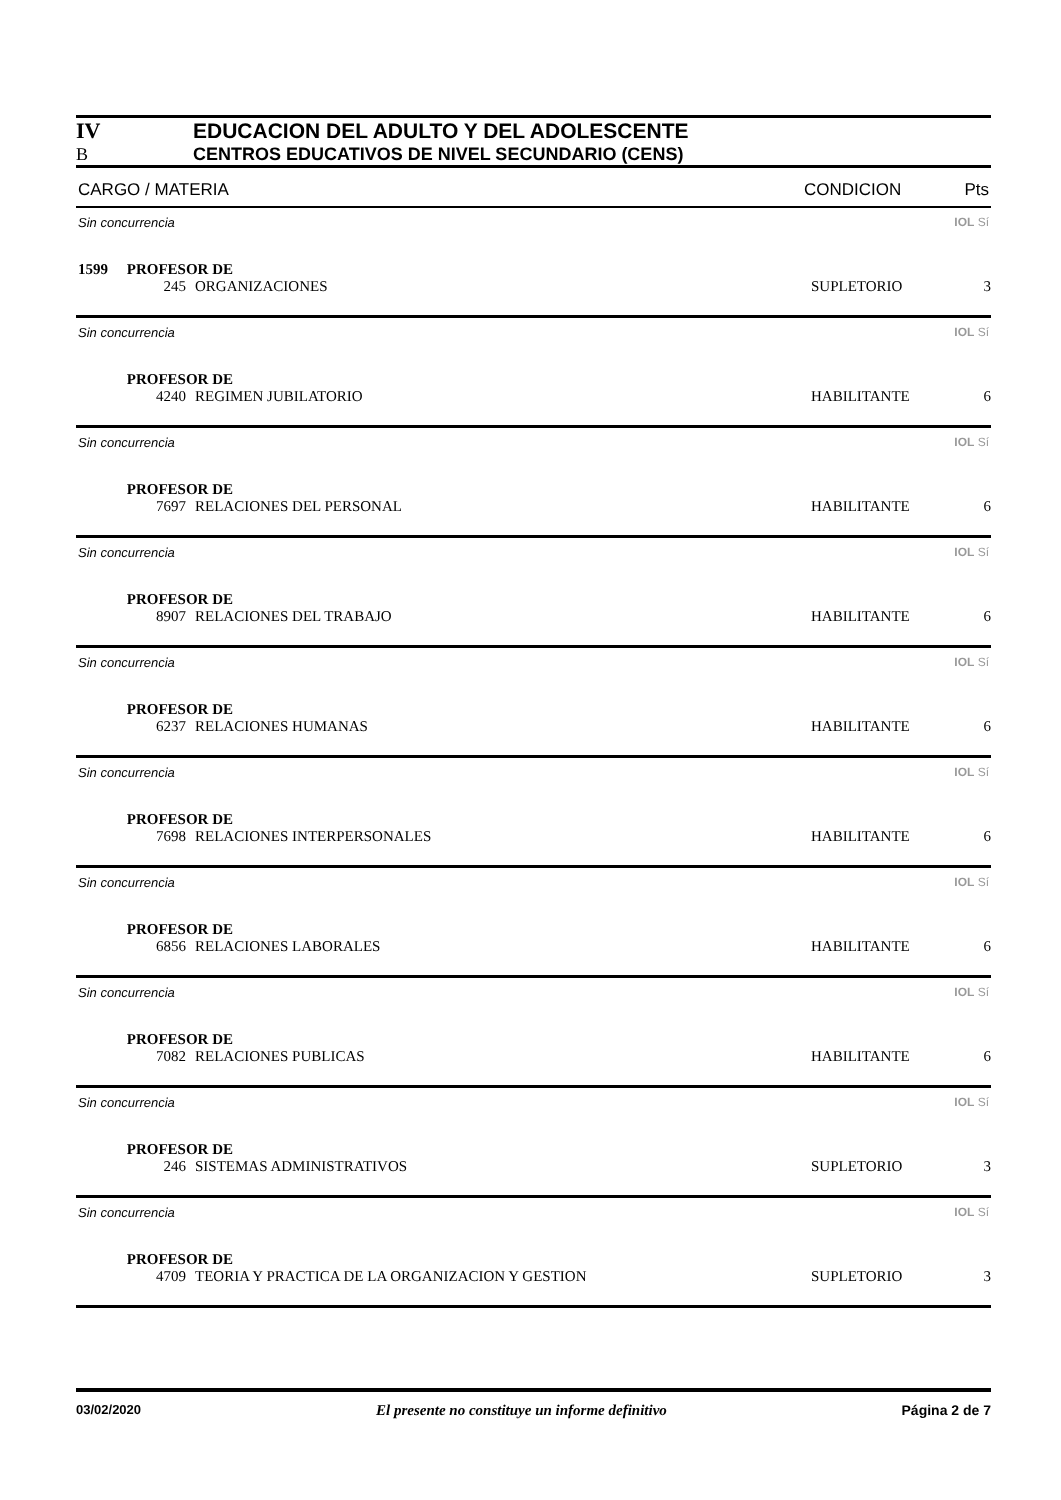IV EDUCACION DEL ADULTO Y DEL ADOLESCENTE
B CENTROS EDUCATIVOS DE NIVEL SECUNDARIO (CENS)
CARGO / MATERIA CONDICION Pts
Sin concurrencia IOL Sí
1599 PROFESOR DE
245 ORGANIZACIONES SUPLETORIO 3
Sin concurrencia IOL Sí
PROFESOR DE
4240 REGIMEN JUBILATORIO HABILITANTE 6
Sin concurrencia IOL Sí
PROFESOR DE
7697 RELACIONES DEL PERSONAL HABILITANTE 6
Sin concurrencia IOL Sí
PROFESOR DE
8907 RELACIONES DEL TRABAJO HABILITANTE 6
Sin concurrencia IOL Sí
PROFESOR DE
6237 RELACIONES HUMANAS HABILITANTE 6
Sin concurrencia IOL Sí
PROFESOR DE
7698 RELACIONES INTERPERSONALES HABILITANTE 6
Sin concurrencia IOL Sí
PROFESOR DE
6856 RELACIONES LABORALES HABILITANTE 6
Sin concurrencia IOL Sí
PROFESOR DE
7082 RELACIONES PUBLICAS HABILITANTE 6
Sin concurrencia IOL Sí
PROFESOR DE
246 SISTEMAS ADMINISTRATIVOS SUPLETORIO 3
Sin concurrencia IOL Sí
PROFESOR DE
4709 TEORIA Y PRACTICA DE LA ORGANIZACION Y GESTION SUPLETORIO 3
03/02/2020 El presente no constituye un informe definitivo Página 2 de 7